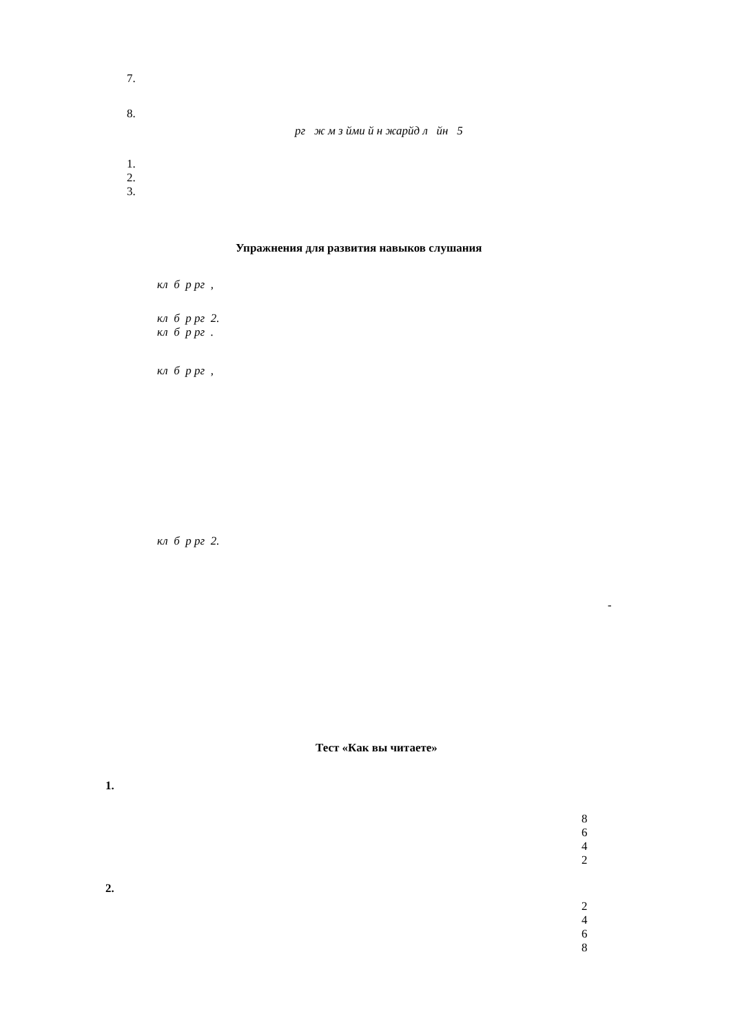7.
8.
рг ж м з йми й н жарйд л йн 5
1.
2.
3.
Упражнения для развития навыков слушания
кл б р рг ,
кл б р рг 2.
кл б р рг .
кл б р рг ,
кл б р рг 2.
-
Тест «Как вы читаете»
1.
8
6
4
2
2.
2
4
6
8